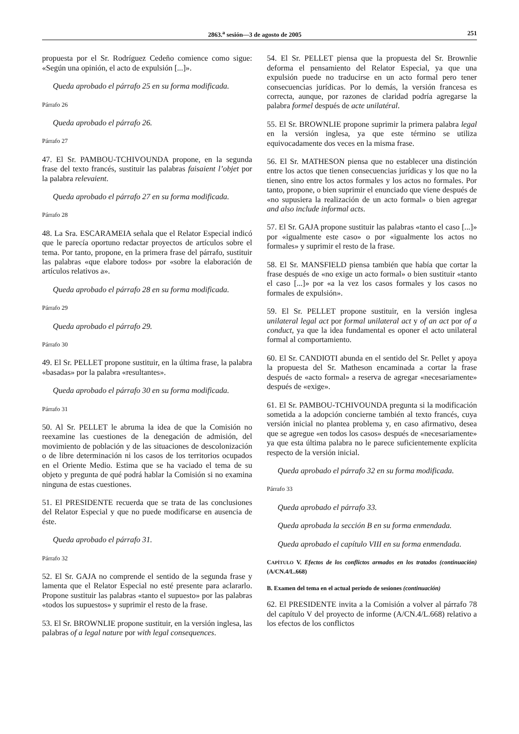2863.<sup>a</sup> sesión—3 de agosto de 2005 251
propuesta por el Sr. Rodríguez Cedeño comience como sigue: «Según una opinión, el acto de expulsión [...]».
Queda aprobado el párrafo 25 en su forma modificada.
Párrafo 26
Queda aprobado el párrafo 26.
Párrafo 27
47. El Sr. PAMBOU-TCHIVOUNDA propone, en la segunda frase del texto francés, sustituir las palabras faisaient l’objet por la palabra relevaient.
Queda aprobado el párrafo 27 en su forma modificada.
Párrafo 28
48. La Sra. ESCARAMEIA señala que el Relator Especial indicó que le parecía oportuno redactar proyectos de artículos sobre el tema. Por tanto, propone, en la primera frase del párrafo, sustituir las palabras «que elabore todos» por «sobre la elaboración de artículos relativos a».
Queda aprobado el párrafo 28 en su forma modificada.
Párrafo 29
Queda aprobado el párrafo 29.
Párrafo 30
49. El Sr. PELLET propone sustituir, en la última frase, la palabra «basadas» por la palabra «resultantes».
Queda aprobado el párrafo 30 en su forma modificada.
Párrafo 31
50. Al Sr. PELLET le abruma la idea de que la Comisión no reexamine las cuestiones de la denegación de admisión, del movimiento de población y de las situaciones de descolonización o de libre determinación ni los casos de los territorios ocupados en el Oriente Medio. Estima que se ha vaciado el tema de su objeto y pregunta de qué podrá hablar la Comisión si no examina ninguna de estas cuestiones.
51. El PRESIDENTE recuerda que se trata de las conclusiones del Relator Especial y que no puede modificarse en ausencia de éste.
Queda aprobado el párrafo 31.
Párrafo 32
52. El Sr. GAJA no comprende el sentido de la segunda frase y lamenta que el Relator Especial no esté presente para aclararlo. Propone sustituir las palabras «tanto el supuesto» por las palabras «todos los supuestos» y suprimir el resto de la frase.
53. El Sr. BROWNLIE propone sustituir, en la versión inglesa, las palabras of a legal nature por with legal consequences.
54. El Sr. PELLET piensa que la propuesta del Sr. Brownlie deforma el pensamiento del Relator Especial, ya que una expulsión puede no traducirse en un acto formal pero tener consecuencias jurídicas. Por lo demás, la versión francesa es correcta, aunque, por razones de claridad podría agregarse la palabra formel después de acte unilatéral.
55. El Sr. BROWNLIE propone suprimir la primera palabra legal en la versión inglesa, ya que este término se utiliza equivocadamente dos veces en la misma frase.
56. El Sr. MATHESON piensa que no establecer una distinción entre los actos que tienen consecuencias jurídicas y los que no la tienen, sino entre los actos formales y los actos no formales. Por tanto, propone, o bien suprimir el enunciado que viene después de «no supusiera la realización de un acto formal» o bien agregar and also include informal acts.
57. El Sr. GAJA propone sustituir las palabras «tanto el caso [...]» por «igualmente este caso» o por «igualmente los actos no formales» y suprimir el resto de la frase.
58. El Sr. MANSFIELD piensa también que había que cortar la frase después de «no exige un acto formal» o bien sustituir «tanto el caso [...]» por «a la vez los casos formales y los casos no formales de expulsión».
59. El Sr. PELLET propone sustituir, en la versión inglesa unilateral legal act por formal unilateral act y of an act por of a conduct, ya que la idea fundamental es oponer el acto unilateral formal al comportamiento.
60. El Sr. CANDIOTI abunda en el sentido del Sr. Pellet y apoya la propuesta del Sr. Matheson encaminada a cortar la frase después de «acto formal» a reserva de agregar «necesariamente» después de «exige».
61. El Sr. PAMBOU-TCHIVOUNDA pregunta si la modificación sometida a la adopción concierne también al texto francés, cuya versión inicial no plantea problema y, en caso afirmativo, desea que se agregue «en todos los casos» después de «necesariamente» ya que esta última palabra no le parece suficientemente explícita respecto de la versión inicial.
Queda aprobado el párrafo 32 en su forma modificada.
Párrafo 33
Queda aprobado el párrafo 33.
Queda aprobada la sección B en su forma enmendada.
Queda aprobado el capítulo VIII en su forma enmendada.
CAPÍTULO V. Efectos de los conflictos armados en los tratados (continuación) (A/CN.4/L.668)
B. Examen del tema en el actual período de sesiones (continuación)
62. El PRESIDENTE invita a la Comisión a volver al párrafo 78 del capítulo V del proyecto de informe (A/CN.4/L.668) relativo a los efectos de los conflictos